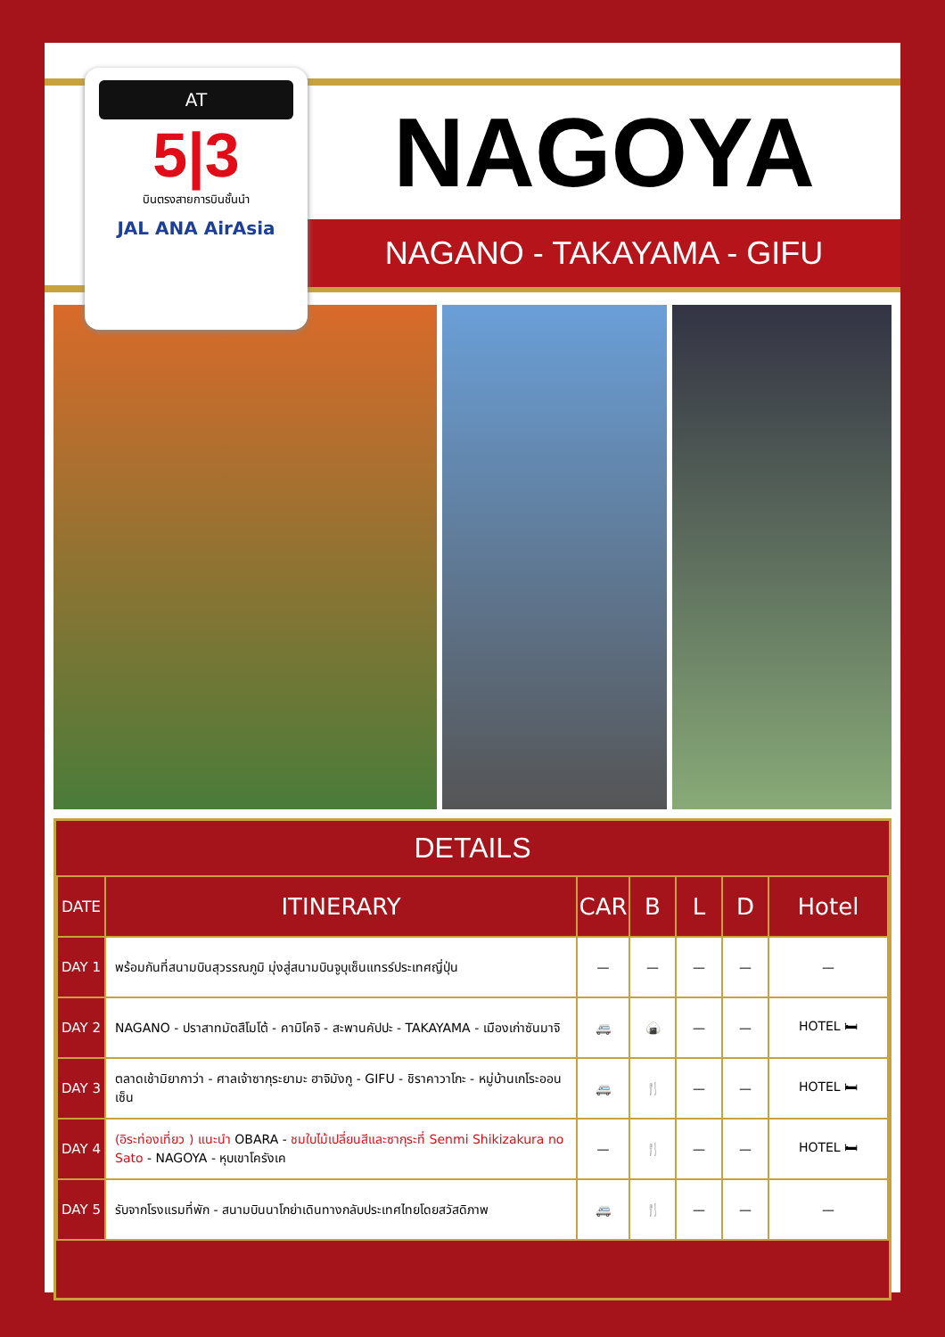AT
5|3
บินตรงสายการบินชั้นนำ
JAL ANA AirAsia
NAGOYA
NAGANO - TAKAYAMA - GIFU
DETAILS
| DATE | ITINERARY | CAR | B | L | D | Hotel |
| --- | --- | --- | --- | --- | --- | --- |
| DAY 1 | พร้อมกันที่สนามบินสุวรรณภูมิ มุ่งสู่สนามบินจูบุเซ็นแทรร์ประเทศญี่ปุ่น | — | — | — | — | — |
| DAY 2 | NAGANO - ปราสาทมัตสึโมโต้ - คามิโคจิ - สะพานคัปปะ - TAKAYAMA - เมืองเก่าซันมาจิ | 🚐 | 🍙 | — | — | HOTEL 🛏 |
| DAY 3 | ตลาดเช้ามิยากาว่า - ศาลเจ้าซากุระยามะ ฮาจิมังกู - GIFU - ชิราคาวาโกะ - หมู่บ้านเกโระออนเซ็น | 🚐 | 🍴 | — | — | HOTEL 🛏 |
| DAY 4 | (อิระท่องเที่ยว ) แนะนำ OBARA - ชมใบไม้เปลี่ยนสีและซากุระที่ Senmi Shikizakura no Sato - NAGOYA - หุบเขาโครังเค | — | 🍴 | — | — | HOTEL 🛏 |
| DAY 5 | รับจากโรงแรมที่พัก - สนามบินนาโกย่าเดินทางกลับประเทศไทยโดยสวัสดิภาพ | 🚐 | 🍴 | — | — | — |